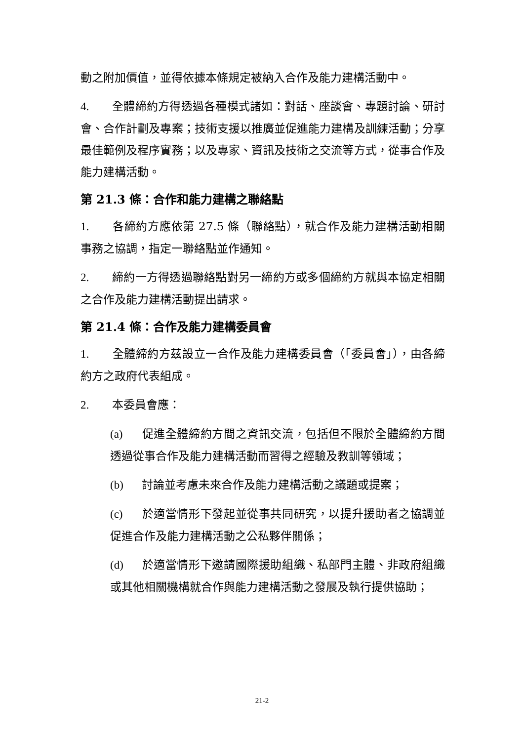動之附加價值，並得依據本條規定被納入合作及能力建構活動中。
4. 全體締約方得透過各種模式諸如：對話、座談會、專題討論、研討會、合作計劃及專案；技術支援以推廣並促進能力建構及訓練活動；分享最佳範例及程序實務；以及專家、資訊及技術之交流等方式，從事合作及能力建構活動。
第 21.3 條：合作和能力建構之聯絡點
1. 各締約方應依第 27.5 條（聯絡點），就合作及能力建構活動相關事務之協調，指定一聯絡點並作通知。
2. 締約一方得透過聯絡點對另一締約方或多個締約方就與本協定相關之合作及能力建構活動提出請求。
第 21.4 條：合作及能力建構委員會
1. 全體締約方茲設立一合作及能力建構委員會（「委員會」），由各締約方之政府代表組成。
2. 本委員會應：
(a) 促進全體締約方間之資訊交流，包括但不限於全體締約方間透過從事合作及能力建構活動而習得之經驗及教訓等領域；
(b) 討論並考慮未來合作及能力建構活動之議題或提案；
(c) 於適當情形下發起並從事共同研究，以提升援助者之協調並促進合作及能力建構活動之公私夥伴關係；
(d) 於適當情形下邀請國際援助組織、私部門主體、非政府組織或其他相關機構就合作與能力建構活動之發展及執行提供協助；
21-2